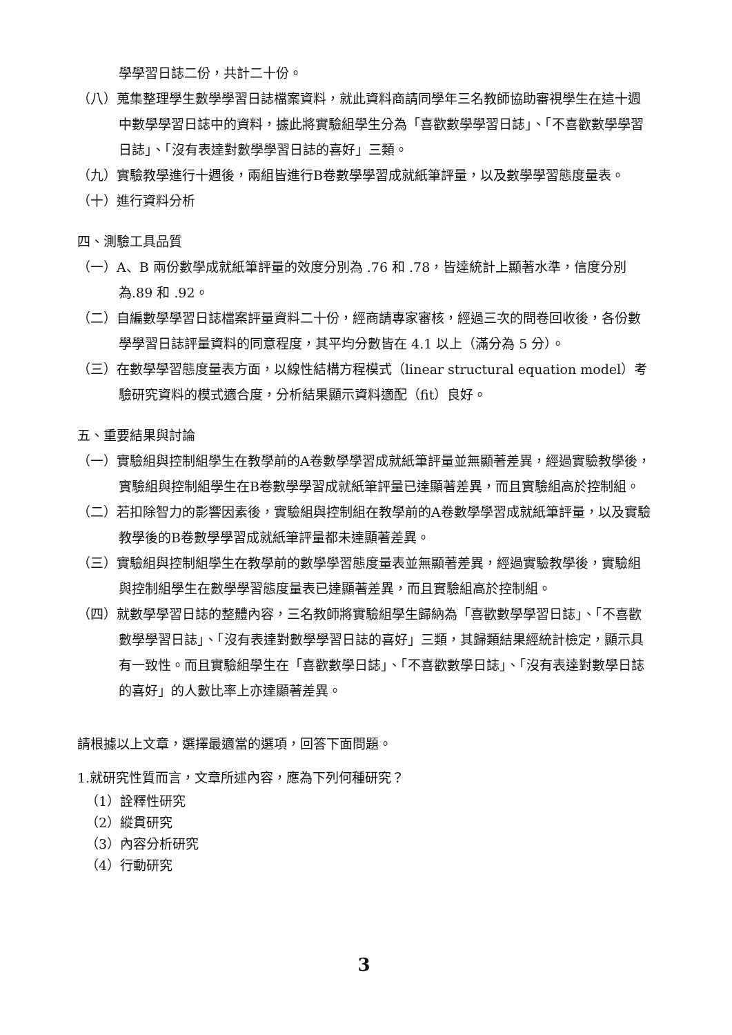學學習日誌二份，共計二十份。
（八）蒐集整理學生數學學習日誌檔案資料，就此資料商請同學年三名教師協助審視學生在這十週中數學學習日誌中的資料，據此將實驗組學生分為「喜歡數學學習日誌」、「不喜歡數學學習日誌」、「沒有表達對數學學習日誌的喜好」三類。
（九）實驗教學進行十週後，兩組皆進行B卷數學學習成就紙筆評量，以及數學學習態度量表。
（十）進行資料分析
四、測驗工具品質
（一）A、B 兩份數學成就紙筆評量的效度分別為 .76 和 .78，皆達統計上顯著水準，信度分別為.89 和 .92。
（二）自編數學學習日誌檔案評量資料二十份，經商請專家審核，經過三次的問卷回收後，各份數學學習日誌評量資料的同意程度，其平均分數皆在 4.1 以上（滿分為 5 分）。
（三）在數學學習態度量表方面，以線性結構方程模式（linear structural equation model）考驗研究資料的模式適合度，分析結果顯示資料適配（fit）良好。
五、重要結果與討論
（一）實驗組與控制組學生在教學前的A卷數學學習成就紙筆評量並無顯著差異，經過實驗教學後，實驗組與控制組學生在B卷數學學習成就紙筆評量已達顯著差異，而且實驗組高於控制組。
（二）若扣除智力的影響因素後，實驗組與控制組在教學前的A卷數學學習成就紙筆評量，以及實驗教學後的B卷數學學習成就紙筆評量都未達顯著差異。
（三）實驗組與控制組學生在教學前的數學學習態度量表並無顯著差異，經過實驗教學後，實驗組與控制組學生在數學學習態度量表已達顯著差異，而且實驗組高於控制組。
（四）就數學學習日誌的整體內容，三名教師將實驗組學生歸納為「喜歡數學學習日誌」、「不喜歡數學學習日誌」、「沒有表達對數學學習日誌的喜好」三類，其歸類結果經統計檢定，顯示具有一致性。而且實驗組學生在「喜歡數學日誌」、「不喜歡數學日誌」、「沒有表達對數學日誌的喜好」的人數比率上亦達顯著差異。
請根據以上文章，選擇最適當的選項，回答下面問題。
1.就研究性質而言，文章所述內容，應為下列何種研究？
（1）詮釋性研究
（2）縱貫研究
（3）內容分析研究
（4）行動研究
3